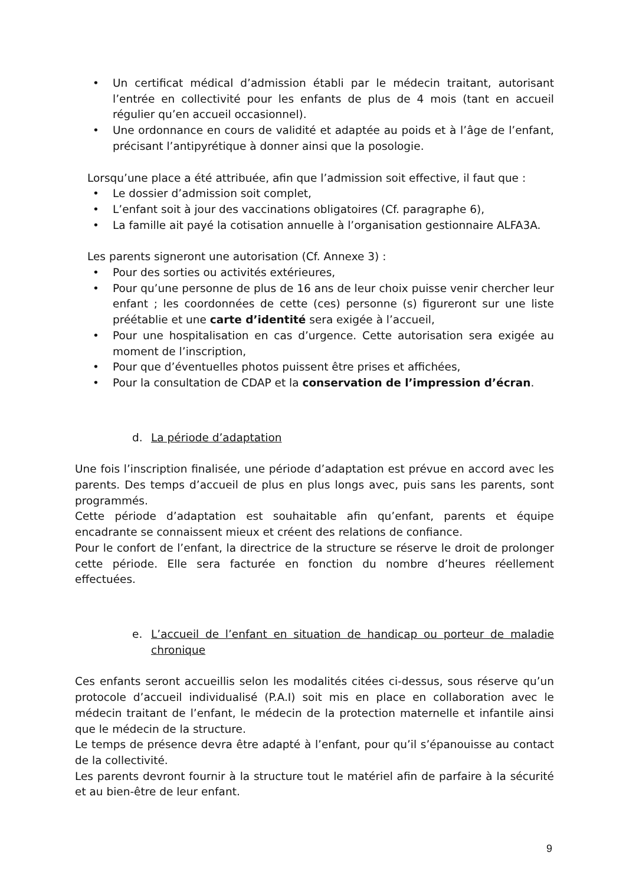• Un certificat médical d’admission établi par le médecin traitant, autorisant l’entrée en collectivité pour les enfants de plus de 4 mois (tant en accueil régulier qu’en accueil occasionnel).
• Une ordonnance en cours de validité et adaptée au poids et à l’âge de l’enfant, précisant l’antipyrétique à donner ainsi que la posologie.
Lorsqu’une place a été attribuée, afin que l’admission soit effective, il faut que :
• Le dossier d’admission soit complet,
• L’enfant soit à jour des vaccinations obligatoires (Cf. paragraphe 6),
• La famille ait payé la cotisation annuelle à l’organisation gestionnaire ALFA3A.
Les parents signeront une autorisation (Cf. Annexe 3) :
• Pour des sorties ou activités extérieures,
• Pour qu’une personne de plus de 16 ans de leur choix puisse venir chercher leur enfant ; les coordonnées de cette (ces) personne (s) figureront sur une liste préétablie et une carte d’identité sera exigée à l’accueil,
• Pour une hospitalisation en cas d’urgence. Cette autorisation sera exigée au moment de l’inscription,
• Pour que d’éventuelles photos puissent être prises et affichées,
• Pour la consultation de CDAP et la conservation de l’impression d’écran.
d. La période d’adaptation
Une fois l’inscription finalisée, une période d’adaptation est prévue en accord avec les parents. Des temps d’accueil de plus en plus longs avec, puis sans les parents, sont programmés.
Cette période d’adaptation est souhaitable afin qu’enfant, parents et équipe encadrante se connaissent mieux et créent des relations de confiance.
Pour le confort de l’enfant, la directrice de la structure se réserve le droit de prolonger cette période. Elle sera facturée en fonction du nombre d’heures réellement effectuées.
e. L’accueil de l’enfant en situation de handicap ou porteur de maladie chronique
Ces enfants seront accueillis selon les modalités citées ci-dessus, sous réserve qu’un protocole d’accueil individualisé (P.A.I) soit mis en place en collaboration avec le médecin traitant de l’enfant, le médecin de la protection maternelle et infantile ainsi que le médecin de la structure.
Le temps de présence devra être adapté à l’enfant, pour qu’il s’épanouisse au contact de la collectivité.
Les parents devront fournir à la structure tout le matériel afin de parfaire à la sécurité et au bien-être de leur enfant.
9